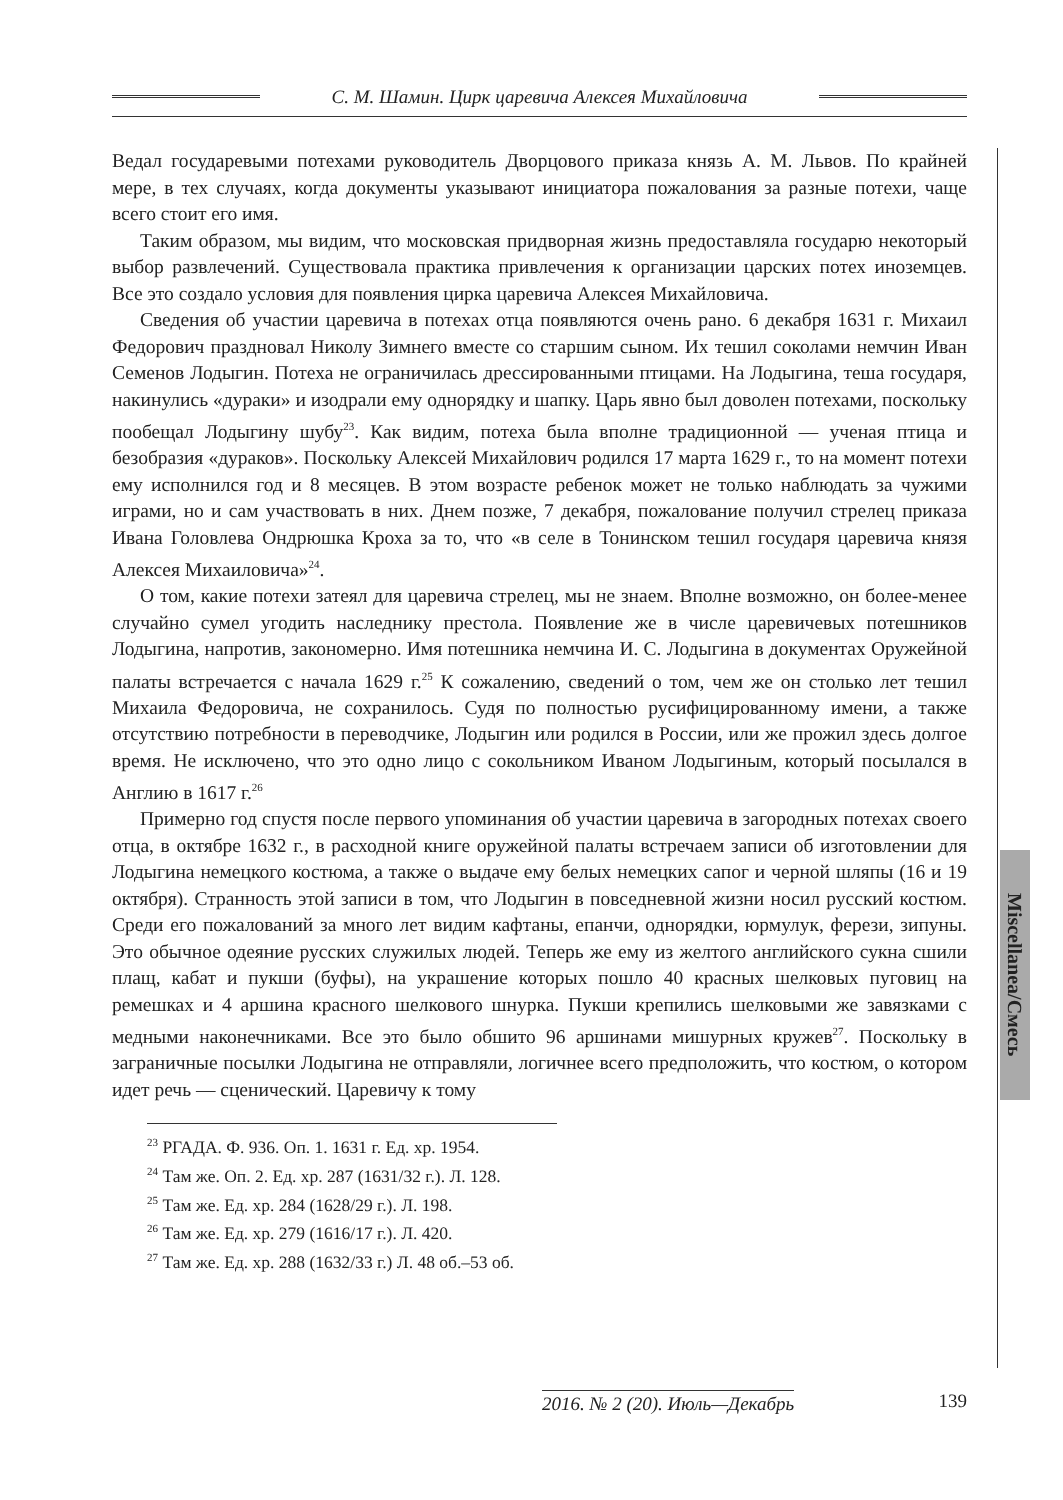С. М. Шамин. Цирк царевича Алексея Михайловича
Miscellanea/Смесь
Ведал государевыми потехами руководитель Дворцового приказа князь А. М. Львов. По крайней мере, в тех случаях, когда документы указывают инициатора пожалования за разные потехи, чаще всего стоит его имя.
Таким образом, мы видим, что московская придворная жизнь предоставляла государю некоторый выбор развлечений. Существовала практика привлечения к организации царских потех иноземцев. Все это создало условия для появления цирка царевича Алексея Михайловича.
Сведения об участии царевича в потехах отца появляются очень рано. 6 декабря 1631 г. Михаил Федорович праздновал Николу Зимнего вместе со старшим сыном. Их тешил соколами немчин Иван Семенов Лодыгин. Потеха не ограничилась дрессированными птицами. На Лодыгина, теша государя, накинулись «дураки» и изодрали ему однорядку и шапку. Царь явно был доволен потехами, поскольку пообещал Лодыгину шубу<sup>23</sup>. Как видим, потеха была вполне традиционной — ученая птица и безобразия «дураков». Поскольку Алексей Михайлович родился 17 марта 1629 г., то на момент потехи ему исполнился год и 8 месяцев. В этом возрасте ребенок может не только наблюдать за чужими играми, но и сам участвовать в них. Днем позже, 7 декабря, пожалование получил стрелец приказа Ивана Головлева Ондрюшка Кроха за то, что «в селе в Тонинском тешил государя царевича князя Алексея Михаиловича»<sup>24</sup>.
О том, какие потехи затеял для царевича стрелец, мы не знаем. Вполне возможно, он более-менее случайно сумел угодить наследнику престола. Появление же в числе царевичевых потешников Лодыгина, напротив, закономерно. Имя потешника немчина И. С. Лодыгина в документах Оружейной палаты встречается с начала 1629 г.<sup>25</sup> К сожалению, сведений о том, чем же он столько лет тешил Михаила Федоровича, не сохранилось. Судя по полностью русифицированному имени, а также отсутствию потребности в переводчике, Лодыгин или родился в России, или же прожил здесь долгое время. Не исключено, что это одно лицо с сокольником Иваном Лодыгиным, который посылался в Англию в 1617 г.<sup>26</sup>
Примерно год спустя после первого упоминания об участии царевича в загородных потехах своего отца, в октябре 1632 г., в расходной книге оружейной палаты встречаем записи об изготовлении для Лодыгина немецкого костюма, а также о выдаче ему белых немецких сапог и черной шляпы (16 и 19 октября). Странность этой записи в том, что Лодыгин в повседневной жизни носил русский костюм. Среди его пожалований за много лет видим кафтаны, епанчи, однорядки, юрмулук, ферези, зипуны. Это обычное одеяние русских служилых людей. Теперь же ему из желтого английского сукна сшили плащ, кабат и пукши (буфы), на украшение которых пошло 40 красных шелковых пуговиц на ремешках и 4 аршина красного шелкового шнурка. Пукши крепились шелковыми же завязками с медными наконечниками. Все это было обшито 96 аршинами мишурных кружев<sup>27</sup>. Поскольку в заграничные посылки Лодыгина не отправляли, логичнее всего предположить, что костюм, о котором идет речь — сценический. Царевичу к тому
<sup>23</sup> РГАДА. Ф. 936. Оп. 1. 1631 г. Ед. хр. 1954.
<sup>24</sup> Там же. Оп. 2. Ед. хр. 287 (1631/32 г.). Л. 128.
<sup>25</sup> Там же. Ед. хр. 284 (1628/29 г.). Л. 198.
<sup>26</sup> Там же. Ед. хр. 279 (1616/17 г.). Л. 420.
<sup>27</sup> Там же. Ед. хр. 288 (1632/33 г.) Л. 48 об.–53 об.
2016. № 2 (20). Июль—Декабрь 139